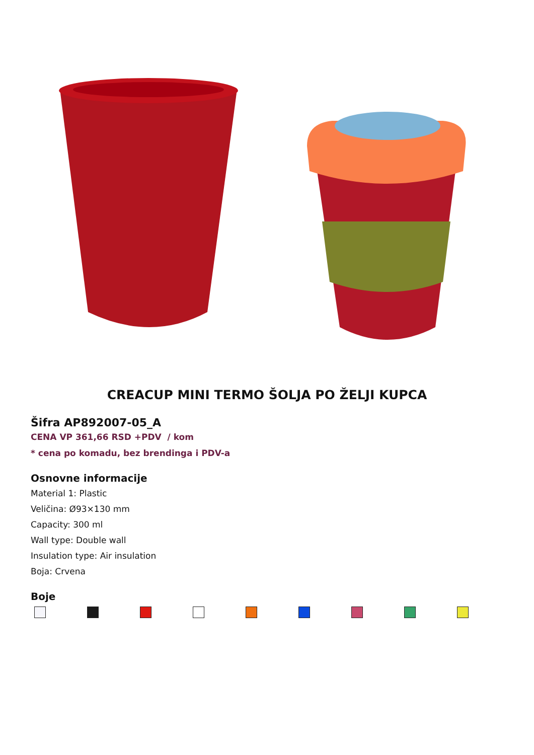CREACUP MINI TERMO ŠOLJA PO ŽELJI KUPCA
Šifra AP892007-05_A
CENA VP 361,66 RSD +PDV / kom
* cena po komadu, bez brendinga i PDV-a
Osnovne informacije
Material 1: Plastic
Veličina: Ø93×130 mm
Capacity: 300 ml
Wall type: Double wall
Insulation type: Air insulation
Boja: Crvena
Boje